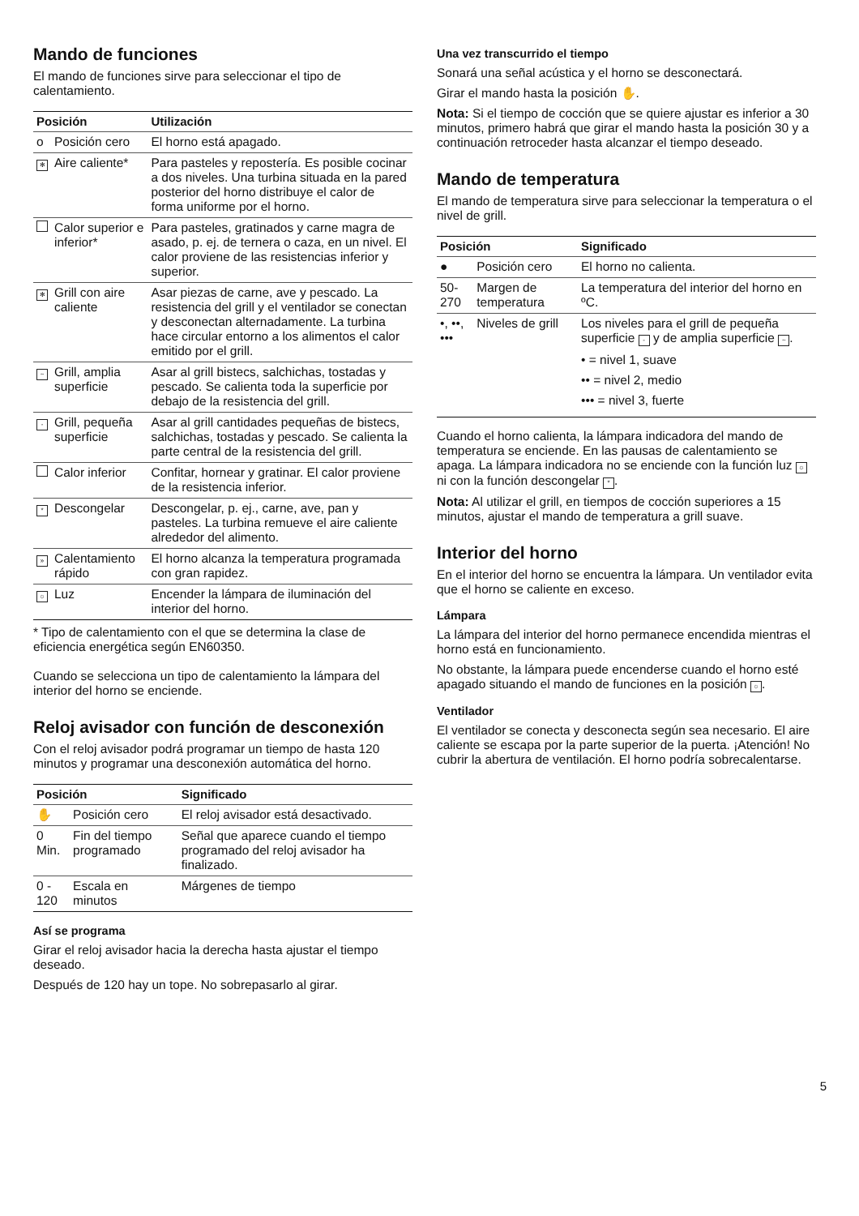Mando de funciones
El mando de funciones sirve para seleccionar el tipo de calentamiento.
| Posición | | Utilización |
| --- | --- | --- |
| o | Posición cero | El horno está apagado. |
| ✻ | Aire caliente* | Para pasteles y repostería. Es posible cocinar a dos niveles. Una turbina situada en la pared posterior del horno distribuye el calor de forma uniforme por el horno. |
| | Calor superior e inferior* | Para pasteles, gratinados y carne magra de asado, p. ej. de ternera o caza, en un nivel. El calor proviene de las resistencias inferior y superior. |
| ✻ | Grill con aire caliente | Asar piezas de carne, ave y pescado. La resistencia del grill y el ventilador se conectan y desconectan alternadamente. La turbina hace circular entorno a los alimentos el calor emitido por el grill. |
| ~ | Grill, amplia superficie | Asar al grill bistecs, salchichas, tostadas y pescado. Se calienta toda la superficie por debajo de la resistencia del grill. |
| - | Grill, pequeña superficie | Asar al grill cantidades pequeñas de bistecs, salchichas, tostadas y pescado. Se calienta la parte central de la resistencia del grill. |
| | Calor inferior | Confitar, hornear y gratinar. El calor proviene de la resistencia inferior. |
| * | Descongelar | Descongelar, p. ej., carne, ave, pan y pasteles. La turbina remueve el aire caliente alrededor del alimento. |
| » | Calentamiento rápido | El horno alcanza la temperatura programada con gran rapidez. |
| ☼ | Luz | Encender la lámpara de iluminación del interior del horno. |
* Tipo de calentamiento con el que se determina la clase de eficiencia energética según EN60350.
Cuando se selecciona un tipo de calentamiento la lámpara del interior del horno se enciende.
Reloj avisador con función de desconexión
Con el reloj avisador podrá programar un tiempo de hasta 120 minutos y programar una desconexión automática del horno.
| Posición | | Significado |
| --- | --- | --- |
| ✋ | Posición cero | El reloj avisador está desactivado. |
| 0 Min. | Fin del tiempo programado | Señal que aparece cuando el tiempo programado del reloj avisador ha finalizado. |
| 0 - 120 | Escala en minutos | Márgenes de tiempo |
Así se programa
Girar el reloj avisador hacia la derecha hasta ajustar el tiempo deseado.
Después de 120 hay un tope. No sobrepasarlo al girar.
Una vez transcurrido el tiempo
Sonará una señal acústica y el horno se desconectará.
Girar el mando hasta la posición ✋.
Nota: Si el tiempo de cocción que se quiere ajustar es inferior a 30 minutos, primero habrá que girar el mando hasta la posición 30 y a continuación retroceder hasta alcanzar el tiempo deseado.
Mando de temperatura
El mando de temperatura sirve para seleccionar la temperatura o el nivel de grill.
| Posición | | Significado |
| --- | --- | --- |
| ● | Posición cero | El horno no calienta. |
| 50-270 | Margen de temperatura | La temperatura del interior del horno en ºC. |
| •, ••, ••• | Niveles de grill | Los niveles para el grill de pequeña superficie - y de amplia superficie ~ . • = nivel 1, suave •• = nivel 2, medio ••• = nivel 3, fuerte |
Cuando el horno calienta, la lámpara indicadora del mando de temperatura se enciende. En las pausas de calentamiento se apaga. La lámpara indicadora no se enciende con la función luz ☼ ni con la función descongelar *.
Nota: Al utilizar el grill, en tiempos de cocción superiores a 15 minutos, ajustar el mando de temperatura a grill suave.
Interior del horno
En el interior del horno se encuentra la lámpara. Un ventilador evita que el horno se caliente en exceso.
Lámpara
La lámpara del interior del horno permanece encendida mientras el horno está en funcionamiento.
No obstante, la lámpara puede encenderse cuando el horno esté apagado situando el mando de funciones en la posición ☼.
Ventilador
El ventilador se conecta y desconecta según sea necesario. El aire caliente se escapa por la parte superior de la puerta. ¡Atención! No cubrir la abertura de ventilación. El horno podría sobrecalentarse.
5